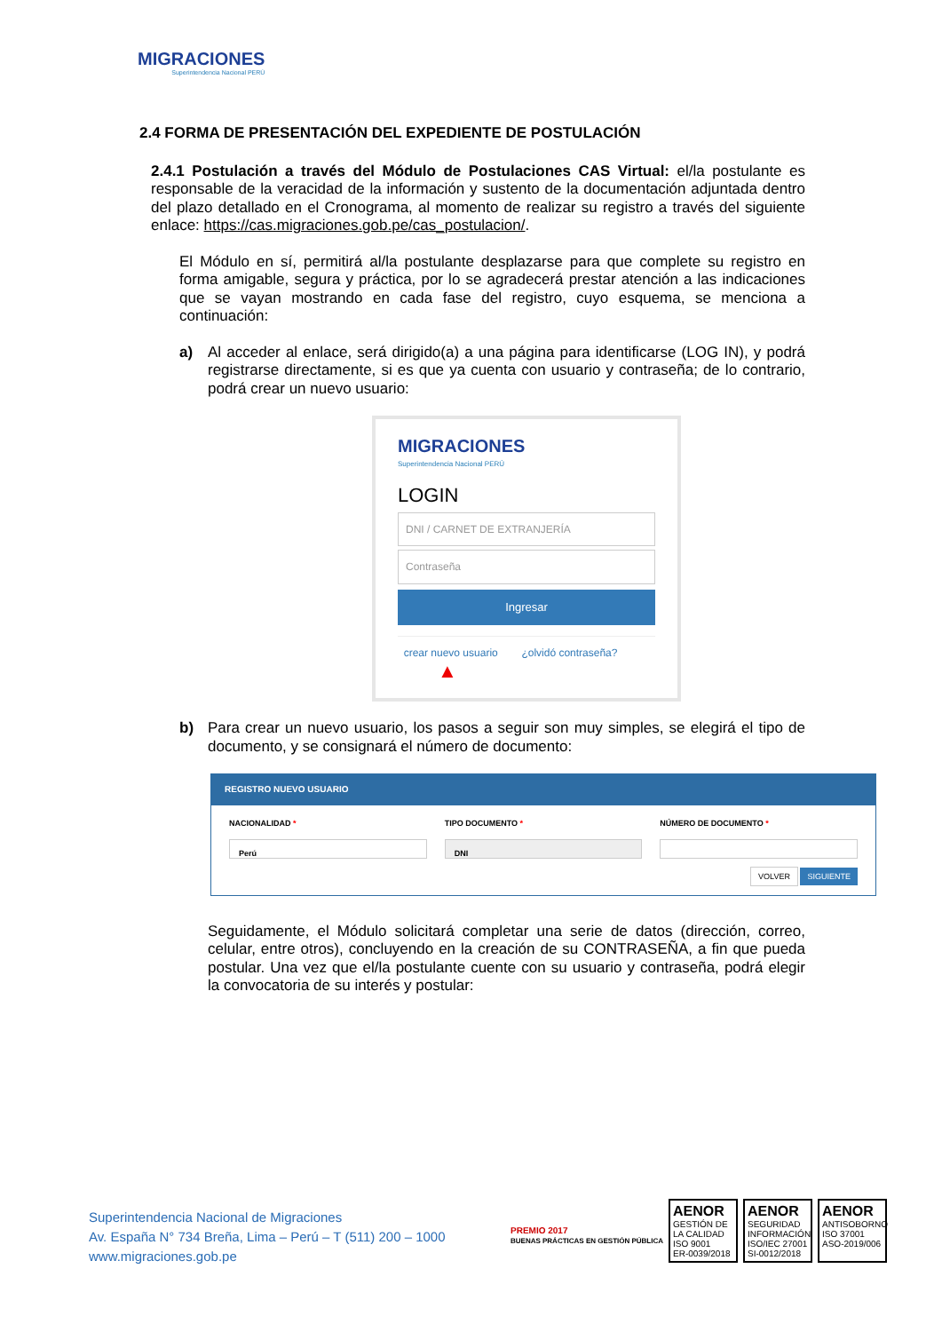MIGRACIONES
Superintendencia Nacional PERÚ
2.4 FORMA DE PRESENTACIÓN DEL EXPEDIENTE DE POSTULACIÓN
2.4.1 Postulación a través del Módulo de Postulaciones CAS Virtual: el/la postulante es responsable de la veracidad de la información y sustento de la documentación adjuntada dentro del plazo detallado en el Cronograma, al momento de realizar su registro a través del siguiente enlace: https://cas.migraciones.gob.pe/cas_postulacion/.
El Módulo en sí, permitirá al/la postulante desplazarse para que complete su registro en forma amigable, segura y práctica, por lo se agradecerá prestar atención a las indicaciones que se vayan mostrando en cada fase del registro, cuyo esquema, se menciona a continuación:
a) Al acceder al enlace, será dirigido(a) a una página para identificarse (LOG IN), y podrá registrarse directamente, si es que ya cuenta con usuario y contraseña; de lo contrario, podrá crear un nuevo usuario:
MIGRACIONES
Superintendencia Nacional PERÚ
LOGIN
DNI / CARNET DE EXTRANJERÍA
Contraseña
Ingresar
crear nuevo usuario ¿olvidó contraseña?
▲
b) Para crear un nuevo usuario, los pasos a seguir son muy simples, se elegirá el tipo de documento, y se consignará el número de documento:
REGISTRO NUEVO USUARIO
NACIONALIDAD *
Perú
TIPO DOCUMENTO *
DNI
NÚMERO DE DOCUMENTO *
VOLVER SIGUIENTE
Seguidamente, el Módulo solicitará completar una serie de datos (dirección, correo, celular, entre otros), concluyendo en la creación de su CONTRASEÑA, a fin que pueda postular. Una vez que el/la postulante cuente con su usuario y contraseña, podrá elegir la convocatoria de su interés y postular:
Superintendencia Nacional de Migraciones
Av. España N° 734 Breña, Lima – Perú – T (511) 200 – 1000
www.migraciones.gob.pe
PREMIO 2017
BUENAS PRÁCTICAS EN GESTIÓN PÚBLICA
AENOR
GESTIÓN DE LA CALIDAD
ISO 9001
ER-0039/2018
AENOR
SEGURIDAD INFORMACIÓN
ISO/IEC 27001
SI-0012/2018
AENOR
ANTISOBORNO
ISO 37001
ASO-2019/006